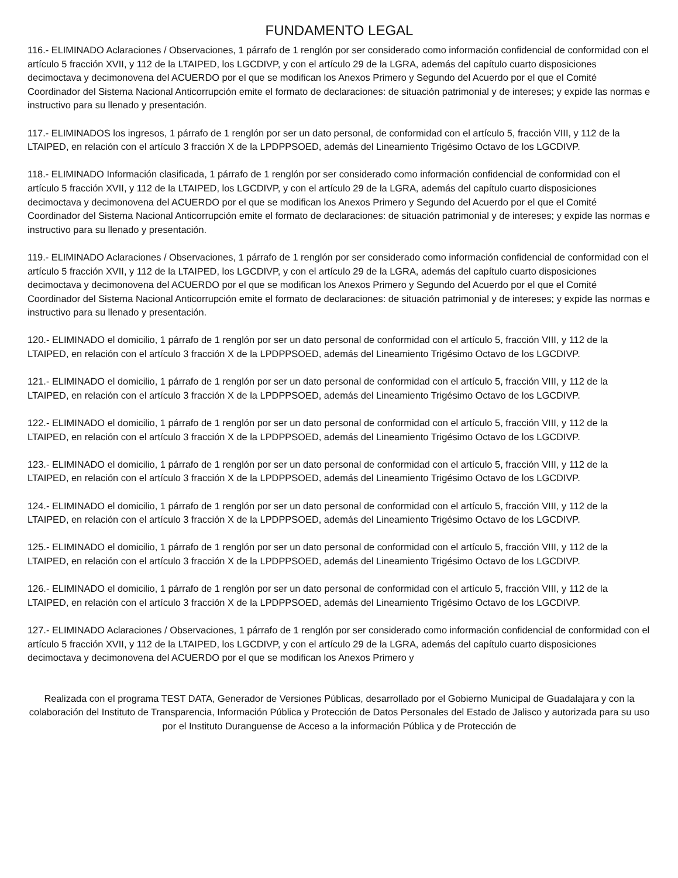FUNDAMENTO LEGAL
116.- ELIMINADO Aclaraciones / Observaciones, 1 párrafo de 1 renglón por ser considerado como información confidencial de conformidad con el artículo 5 fracción XVII, y 112 de la LTAIPED, los LGCDIVP, y con el artículo 29 de la LGRA, además del capítulo cuarto disposiciones decimoctava y decimonovena del ACUERDO por el que se modifican los Anexos Primero y Segundo del Acuerdo por el que el Comité Coordinador del Sistema Nacional Anticorrupción emite el formato de declaraciones: de situación patrimonial y de intereses; y expide las normas e instructivo para su llenado y presentación.
117.- ELIMINADOS los ingresos, 1 párrafo de 1 renglón por ser un dato personal, de conformidad con el artículo 5, fracción VIII, y 112 de la LTAIPED, en relación con el artículo 3 fracción X de la LPDPPSOED, además del Lineamiento Trigésimo Octavo de los LGCDIVP.
118.- ELIMINADO Información clasificada, 1 párrafo de 1 renglón por ser considerado como información confidencial de conformidad con el artículo 5 fracción XVII, y 112 de la LTAIPED, los LGCDIVP, y con el artículo 29 de la LGRA, además del capítulo cuarto disposiciones decimoctava y decimonovena del ACUERDO por el que se modifican los Anexos Primero y Segundo del Acuerdo por el que el Comité Coordinador del Sistema Nacional Anticorrupción emite el formato de declaraciones: de situación patrimonial y de intereses; y expide las normas e instructivo para su llenado y presentación.
119.- ELIMINADO Aclaraciones / Observaciones, 1 párrafo de 1 renglón por ser considerado como información confidencial de conformidad con el artículo 5 fracción XVII, y 112 de la LTAIPED, los LGCDIVP, y con el artículo 29 de la LGRA, además del capítulo cuarto disposiciones decimoctava y decimonovena del ACUERDO por el que se modifican los Anexos Primero y Segundo del Acuerdo por el que el Comité Coordinador del Sistema Nacional Anticorrupción emite el formato de declaraciones: de situación patrimonial y de intereses; y expide las normas e instructivo para su llenado y presentación.
120.- ELIMINADO el domicilio, 1 párrafo de 1 renglón por ser un dato personal de conformidad con el artículo 5, fracción VIII, y 112 de la LTAIPED, en relación con el artículo 3 fracción X de la LPDPPSOED, además del Lineamiento Trigésimo Octavo de los LGCDIVP.
121.- ELIMINADO el domicilio, 1 párrafo de 1 renglón por ser un dato personal de conformidad con el artículo 5, fracción VIII, y 112 de la LTAIPED, en relación con el artículo 3 fracción X de la LPDPPSOED, además del Lineamiento Trigésimo Octavo de los LGCDIVP.
122.- ELIMINADO el domicilio, 1 párrafo de 1 renglón por ser un dato personal de conformidad con el artículo 5, fracción VIII, y 112 de la LTAIPED, en relación con el artículo 3 fracción X de la LPDPPSOED, además del Lineamiento Trigésimo Octavo de los LGCDIVP.
123.- ELIMINADO el domicilio, 1 párrafo de 1 renglón por ser un dato personal de conformidad con el artículo 5, fracción VIII, y 112 de la LTAIPED, en relación con el artículo 3 fracción X de la LPDPPSOED, además del Lineamiento Trigésimo Octavo de los LGCDIVP.
124.- ELIMINADO el domicilio, 1 párrafo de 1 renglón por ser un dato personal de conformidad con el artículo 5, fracción VIII, y 112 de la LTAIPED, en relación con el artículo 3 fracción X de la LPDPPSOED, además del Lineamiento Trigésimo Octavo de los LGCDIVP.
125.- ELIMINADO el domicilio, 1 párrafo de 1 renglón por ser un dato personal de conformidad con el artículo 5, fracción VIII, y 112 de la LTAIPED, en relación con el artículo 3 fracción X de la LPDPPSOED, además del Lineamiento Trigésimo Octavo de los LGCDIVP.
126.- ELIMINADO el domicilio, 1 párrafo de 1 renglón por ser un dato personal de conformidad con el artículo 5, fracción VIII, y 112 de la LTAIPED, en relación con el artículo 3 fracción X de la LPDPPSOED, además del Lineamiento Trigésimo Octavo de los LGCDIVP.
127.- ELIMINADO Aclaraciones / Observaciones, 1 párrafo de 1 renglón por ser considerado como información confidencial de conformidad con el artículo 5 fracción XVII, y 112 de la LTAIPED, los LGCDIVP, y con el artículo 29 de la LGRA, además del capítulo cuarto disposiciones decimoctava y decimonovena del ACUERDO por el que se modifican los Anexos Primero y
Realizada con el programa TEST DATA, Generador de Versiones Públicas, desarrollado por el Gobierno Municipal de Guadalajara y con la colaboración del Instituto de Transparencia, Información Pública y Protección de Datos Personales del Estado de Jalisco y autorizada para su uso por el Instituto Duranguense de Acceso a la información Pública y de Protección de